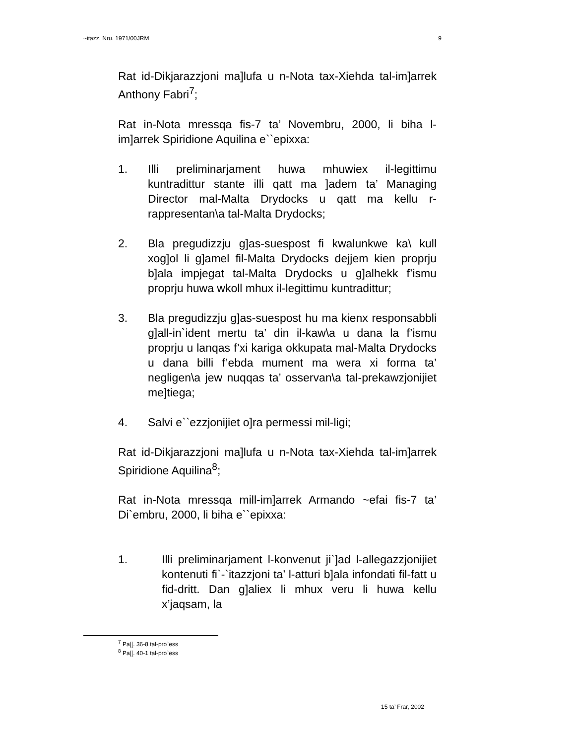~itazz. Nru. 1971/00JRM 9
Rat id-Dikjarazzjoni ma]lufa u n-Nota tax-Xiehda tal-im]arrek Anthony Fabri<sup>7</sup>;
Rat in-Nota mressqa fis-7 ta’ Novembru, 2000, li biha l-im]arrek Spiridione Aquilina e``epixxa:
1. Illi preliminarjament huwa mhuwiex il-legittimu kuntradittur stante illi qatt ma ]adem ta’ Managing Director mal-Malta Drydocks u qatt ma kellu r-rappresentan\a tal-Malta Drydocks;
2. Bla pregudizzju g]as-suespost fi kwalunkwe ka\ kull xog]ol li g]amel fil-Malta Drydocks dejjem kien proprju b]ala impjegat tal-Malta Drydocks u g]alhekk f’ismu proprju huwa wkoll mhux il-legittimu kuntradittur;
3. Bla pregudizzju g]as-suespost hu ma kienx responsabbli g]all-in`ident mertu ta’ din il-kaw\a u dana la f’ismu proprju u lanqas f’xi kariga okkupata mal-Malta Drydocks u dana billi f’ebda mument ma wera xi forma ta’ negligen\a jew nuqqas ta’ osservan\a tal-prekawzjonijiet me]tiega;
4. Salvi e``ezzjonijiet o]ra permessi mil-ligi;
Rat id-Dikjarazzjoni ma]lufa u n-Nota tax-Xiehda tal-im]arrek Spiridione Aquilina<sup>8</sup>;
Rat in-Nota mressqa mill-im]arrek Armando ~efai fis-7 ta’ Di`embru, 2000, li biha e``epixxa:
1. Illi preliminarjament l-konvenut ji`]ad l-allegazzjonijiet kontenuti fi`-`itazzjoni ta’ l-atturi b]ala infondati fil-fatt u fid-dritt. Dan g]aliex li mhux veru li huwa kellu x’jaqsam, la
<sup>7</sup> Pa[[. 36-8 tal-pro`ess
<sup>8</sup> Pa[[. 40-1 tal-pro`ess
15 ta’ Frar, 2002